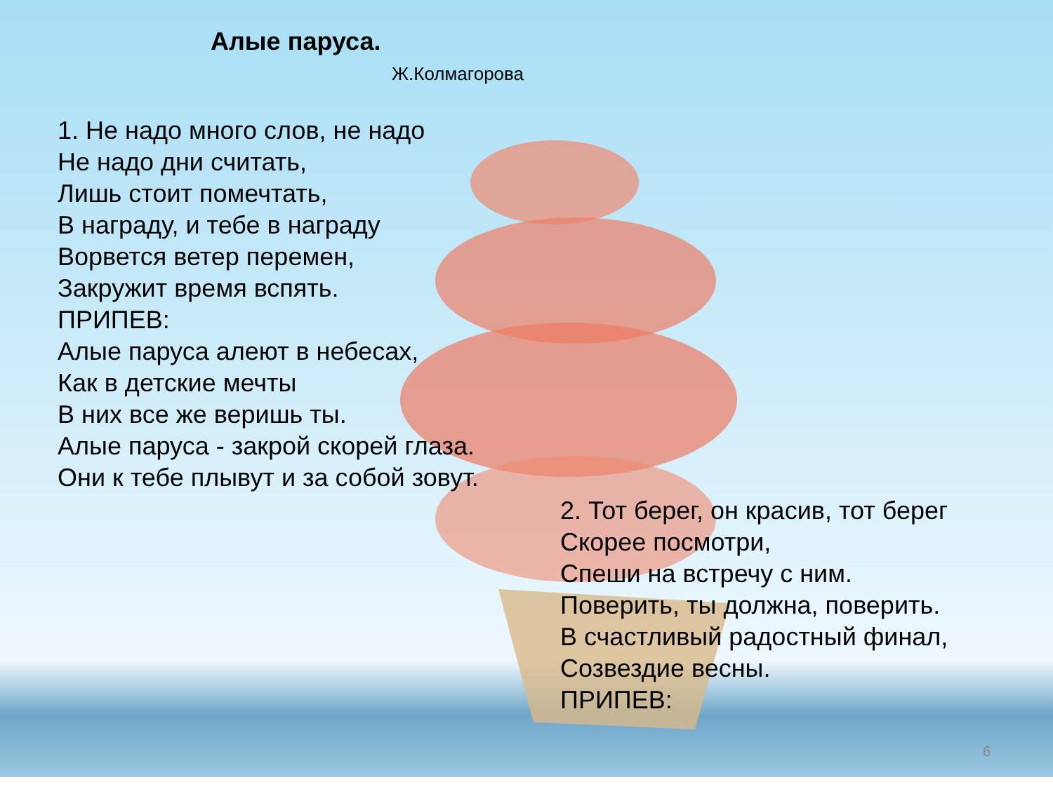Алые паруса.
Ж.Колмагорова
1. Не надо много слов, не надо
Не надо дни считать,
Лишь стоит помечтать,
В награду, и тебе в награду
Ворвется ветер перемен,
Закружит время вспять.
ПРИПЕВ:
Алые паруса алеют в небесах,
Как в детские мечты
В них все же веришь ты.
Алые паруса - закрой скорей глаза.
Они к тебе плывут и за собой зовут.
2. Тот берег, он красив, тот берег
Скорее посмотри,
Спеши на встречу с ним.
Поверить, ты должна, поверить.
В счастливый радостный финал,
Созвездие весны.
ПРИПЕВ:
6